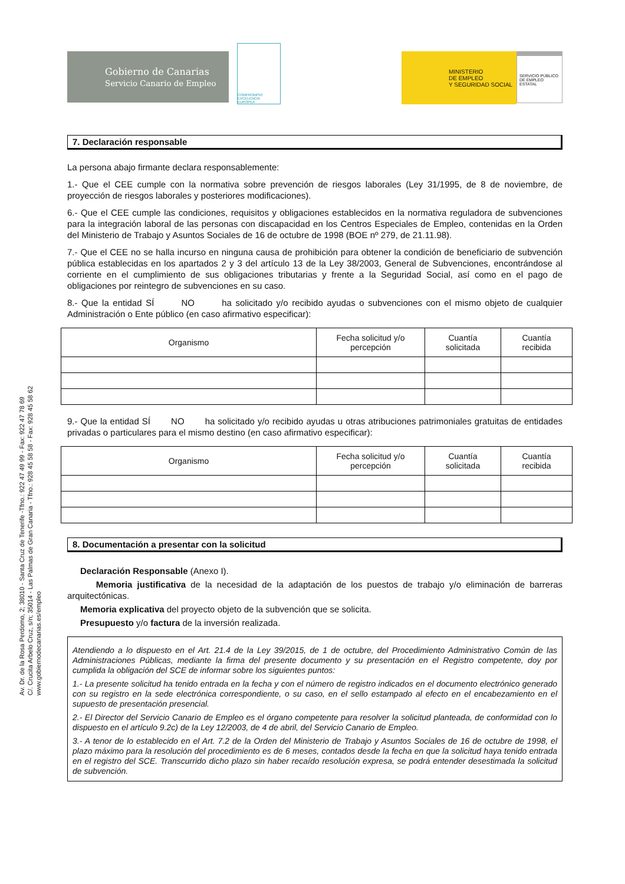Av. Dr. de la Rosa Perdomo, 2; 38010 - Santa Cruz de Tenerife -Tfno.: 922 47 49 99 - Fax: 922 47 78 69
C/. Crucita Arbelo Cruz, s/n; 35014 - Las Palmas de Gran Canaria - Tfno.: 928 45 58 58 - Fax: 928 45 58 62
www.gobiernodecanarias.es/empleo
Gobierno de Canarias
Servicio Canario de Empleo
COMPROMISO
EXCELENCIA
EUROPEA
MINISTERIO
DE EMPLEO
Y SEGURIDAD SOCIAL
SERVICIO PÚBLICO DE EMPLEO ESTATAL
7. Declaración responsable
La persona abajo firmante declara responsablemente:
1.- Que el CEE cumple con la normativa sobre prevención de riesgos laborales (Ley 31/1995, de 8 de noviembre, de proyección de riesgos laborales y posteriores modificaciones).
6.- Que el CEE cumple las condiciones, requisitos y obligaciones establecidos en la normativa reguladora de subvenciones para la integración laboral de las personas con discapacidad en los Centros Especiales de Empleo, contenidas en la Orden del Ministerio de Trabajo y Asuntos Sociales de 16 de octubre de 1998 (BOE nº 279, de 21.11.98).
7.- Que el CEE no se halla incurso en ninguna causa de prohibición para obtener la condición de beneficiario de subvención pública establecidas en los apartados 2 y 3 del artículo 13 de la Ley 38/2003, General de Subvenciones, encontrándose al corriente en el cumplimiento de sus obligaciones tributarias y frente a la Seguridad Social, así como en el pago de obligaciones por reintegro de subvenciones en su caso.
8.- Que la entidad SÍ NO ha solicitado y/o recibido ayudas o subvenciones con el mismo objeto de cualquier Administración o Ente público (en caso afirmativo especificar):
| Organismo | Fecha solicitud y/o percepción | Cuantía solicitada | Cuantía recibida |
| --- | --- | --- | --- |
9.- Que la entidad SÍ NO ha solicitado y/o recibido ayudas u otras atribuciones patrimoniales gratuitas de entidades privadas o particulares para el mismo destino (en caso afirmativo especificar):
| Organismo | Fecha solicitud y/o percepción | Cuantía solicitada | Cuantía recibida |
| --- | --- | --- | --- |
8. Documentación a presentar con la solicitud
Declaración Responsable (Anexo I).
Memoria justificativa de la necesidad de la adaptación de los puestos de trabajo y/o eliminación de barreras arquitectónicas.
Memoria explicativa del proyecto objeto de la subvención que se solicita.
Presupuesto y/o factura de la inversión realizada.
Atendiendo a lo dispuesto en el Art. 21.4 de la Ley 39/2015, de 1 de octubre, del Procedimiento Administrativo Común de las Administraciones Públicas, mediante la firma del presente documento y su presentación en el Registro competente, doy por cumplida la obligación del SCE de informar sobre los siguientes puntos:
1.- La presente solicitud ha tenido entrada en la fecha y con el número de registro indicados en el documento electrónico generado con su registro en la sede electrónica correspondiente, o su caso, en el sello estampado al efecto en el encabezamiento en el supuesto de presentación presencial.
2.- El Director del Servicio Canario de Empleo es el órgano competente para resolver la solicitud planteada, de conformidad con lo dispuesto en el artículo 9.2c) de la Ley 12/2003, de 4 de abril, del Servicio Canario de Empleo.
3.- A tenor de lo establecido en el Art. 7.2 de la Orden del Ministerio de Trabajo y Asuntos Sociales de 16 de octubre de 1998, el plazo máximo para la resolución del procedimiento es de 6 meses, contados desde la fecha en que la solicitud haya tenido entrada en el registro del SCE. Transcurrido dicho plazo sin haber recaído resolución expresa, se podrá entender desestimada la solicitud de subvención.